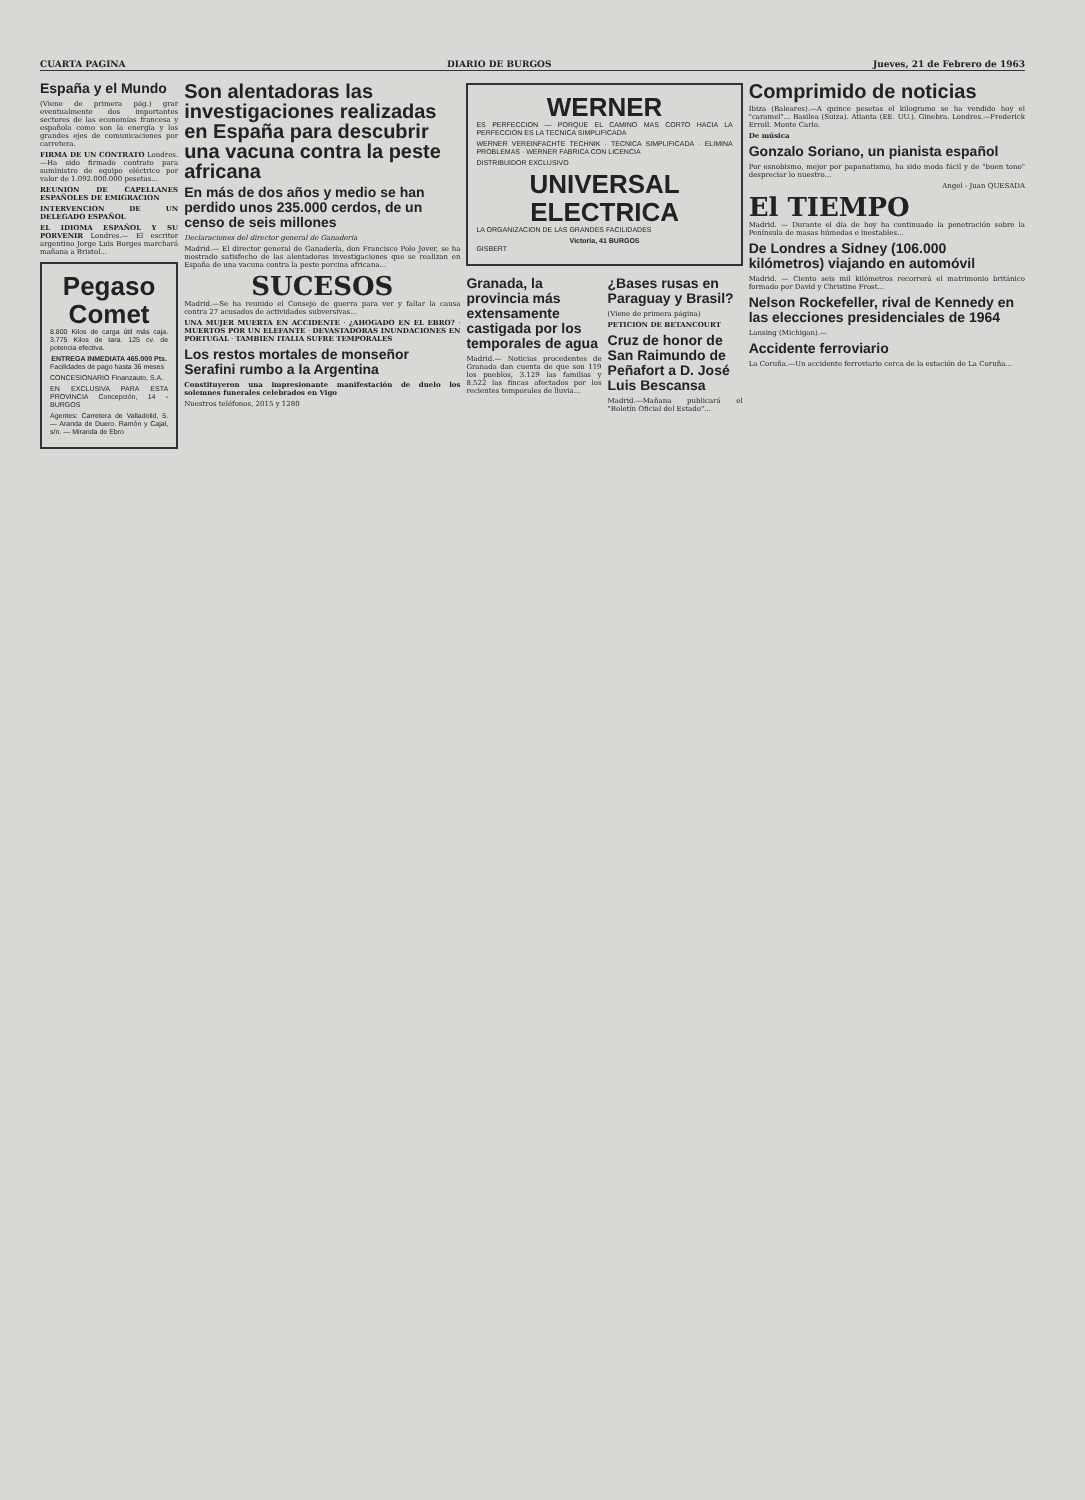CUARTA PAGINA DIARIO DE BURGOS Jueves, 21 de Febrero de 1963
España y el Mundo
(Viene de primera pág.) grar eventualmente dos importantes sectores de las economías francesa y española como son la energía y los grandes ejes de comunicaciones por carretera.
FIRMA DE UN CONTRATO Londres.—Ha sido firmado contrato para suministro de equipo eléctrico por valor de 1.092.000.000 pesetas...
REUNION DE CAPELLANES ESPAÑOLES DE EMIGRACION
INTERVENCION DE UN DELEGADO ESPAÑOL
EL IDIOMA ESPAÑOL Y SU PORVENIR Londres.— El escritor argentino Jorge Luis Borges marchará mañana a Bristol...
Pegaso Comet
8.800 Kilos de carga útil más caja. 3.775 Kilos de tara. 125 cv. de potencia efectiva.
ENTREGA INMEDIATA 465.000 Pts.
Facilidades de pago hasta 36 meses
CONCESIONARIO Finanzauto, S.A.
EN EXCLUSIVA PARA ESTA PROVINCIA Concepción, 14 - BURGOS
Agentes: Carretera de Valladolid, 5. — Aranda de Duero. Ramón y Cajal, s/n. — Miranda de Ebro
Son alentadoras las investigaciones realizadas en España para descubrir una vacuna contra la peste africana
En más de dos años y medio se han perdido unos 235.000 cerdos, de un censo de seis millones
Declaraciones del director general de Ganadería
Madrid.— El director general de Ganadería, don Francisco Polo Jover, se ha mostrado satisfecho de las alentadoras investigaciones que se realizan en España de una vacuna contra la peste porcina africana...
SUCESOS
Madrid.—Se ha reunido el Consejo de guerra para ver y fallar la causa contra 27 acusados de actividades subversivas...
UNA MUJER MUERTA EN ACCIDENTE · ¿AHOGADO EN EL EBRO? · MUERTOS POR UN ELEFANTE · DEVASTADORAS INUNDACIONES EN PORTUGAL · TAMBIEN ITALIA SUFRE TEMPORALES
Los restos mortales de monseñor Serafini rumbo a la Argentina
Constituyeron una impresionante manifestación de duelo los solemnes funerales celebrados en Vigo
Nuestros teléfonos, 2015 y 1280
WERNER
ES PERFECCION — PORQUE EL CAMINO MAS CORTO HACIA LA PERFECCION ES LA TECNICA SIMPLIFICADA
WERNER VEREINFACHTE TECHNIK · TECNICA SIMPLIFICADA · ELIMINA PROBLEMAS · WERNER FABRICA CON LICENCIA
DISTRIBUIDOR EXCLUSIVO
UNIVERSAL ELECTRICA
LA ORGANIZACION DE LAS GRANDES FACILIDADES
Victoria, 41 BURGOS
GISBERT
Granada, la provincia más extensamente castigada por los temporales de agua
Madrid.— Noticias procedentes de Granada dan cuenta de que son 119 los pueblos, 3.129 las familias y 8.522 las fincas afectados por los recientes temporales de lluvia...
¿Bases rusas en Paraguay y Brasil?
(Viene de primera página)
PETICION DE BETANCOURT
Cruz de honor de San Raimundo de Peñafort a D. José Luis Bescansa
Madrid.—Mañana publicará el "Boletín Oficial del Estado"...
Comprimido de noticias
Ibiza (Baleares).—A quince pesetas el kilogramo se ha vendido hoy el "caramel"... Basilea (Suiza). Atlanta (EE. UU.). Ginebra. Londres.—Frederick Erroll. Monte Carlo.
De música
Gonzalo Soriano, un pianista español
Por esnobismo, mejor por papanatismo, ha sido moda fácil y de "buen tono" despreciar lo nuestro...
Angel - Juan QUESADA
El TIEMPO
Madrid. — Durante el día de hoy ha continuado la penetración sobre la Península de masas húmedas e inestables...
De Londres a Sidney (106.000 kilómetros) viajando en automóvil
Madrid. — Ciento seis mil kilómetros recorrerá el matrimonio británico formado por David y Christine Frost...
Nelson Rockefeller, rival de Kennedy en las elecciones presidenciales de 1964
Lansing (Michigan).—
Accidente ferroviario
La Coruña.—Un accidente ferroviario cerca de la estación de La Coruña...